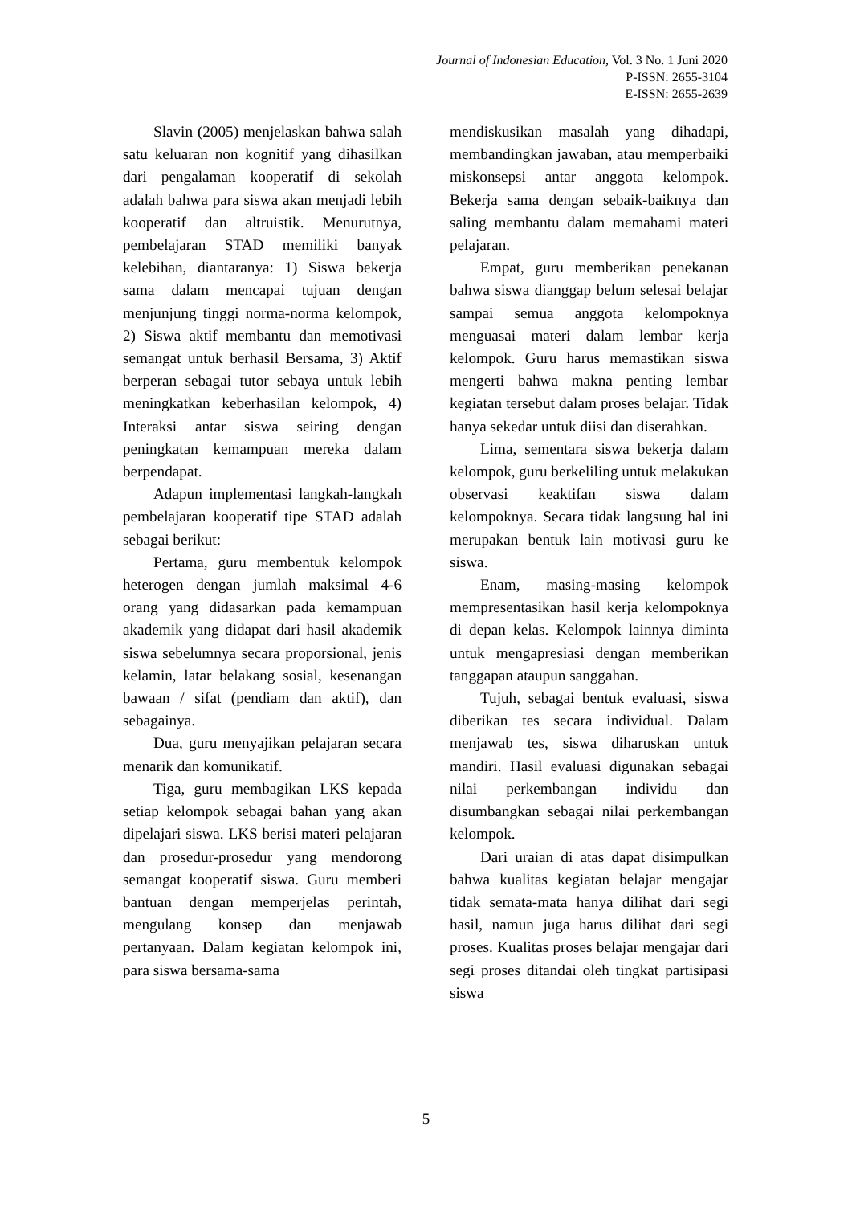Journal of Indonesian Education, Vol. 3 No. 1 Juni 2020
P-ISSN: 2655-3104
E-ISSN: 2655-2639
Slavin (2005) menjelaskan bahwa salah satu keluaran non kognitif yang dihasilkan dari pengalaman kooperatif di sekolah adalah bahwa para siswa akan menjadi lebih kooperatif dan altruistik. Menurutnya, pembelajaran STAD memiliki banyak kelebihan, diantaranya: 1) Siswa bekerja sama dalam mencapai tujuan dengan menjunjung tinggi norma-norma kelompok, 2) Siswa aktif membantu dan memotivasi semangat untuk berhasil Bersama, 3) Aktif berperan sebagai tutor sebaya untuk lebih meningkatkan keberhasilan kelompok, 4) Interaksi antar siswa seiring dengan peningkatan kemampuan mereka dalam berpendapat.
Adapun implementasi langkah-langkah pembelajaran kooperatif tipe STAD adalah sebagai berikut:
Pertama, guru membentuk kelompok heterogen dengan jumlah maksimal 4-6 orang yang didasarkan pada kemampuan akademik yang didapat dari hasil akademik siswa sebelumnya secara proporsional, jenis kelamin, latar belakang sosial, kesenangan bawaan / sifat (pendiam dan aktif), dan sebagainya.
Dua, guru menyajikan pelajaran secara menarik dan komunikatif.
Tiga, guru membagikan LKS kepada setiap kelompok sebagai bahan yang akan dipelajari siswa. LKS berisi materi pelajaran dan prosedur-prosedur yang mendorong semangat kooperatif siswa. Guru memberi bantuan dengan memperjelas perintah, mengulang konsep dan menjawab pertanyaan. Dalam kegiatan kelompok ini, para siswa bersama-sama
mendiskusikan masalah yang dihadapi, membandingkan jawaban, atau memperbaiki miskonsepsi antar anggota kelompok. Bekerja sama dengan sebaik-baiknya dan saling membantu dalam memahami materi pelajaran.
Empat, guru memberikan penekanan bahwa siswa dianggap belum selesai belajar sampai semua anggota kelompoknya menguasai materi dalam lembar kerja kelompok. Guru harus memastikan siswa mengerti bahwa makna penting lembar kegiatan tersebut dalam proses belajar. Tidak hanya sekedar untuk diisi dan diserahkan.
Lima, sementara siswa bekerja dalam kelompok, guru berkeliling untuk melakukan observasi keaktifan siswa dalam kelompoknya. Secara tidak langsung hal ini merupakan bentuk lain motivasi guru ke siswa.
Enam, masing-masing kelompok mempresentasikan hasil kerja kelompoknya di depan kelas. Kelompok lainnya diminta untuk mengapresiasi dengan memberikan tanggapan ataupun sanggahan.
Tujuh, sebagai bentuk evaluasi, siswa diberikan tes secara individual. Dalam menjawab tes, siswa diharuskan untuk mandiri. Hasil evaluasi digunakan sebagai nilai perkembangan individu dan disumbangkan sebagai nilai perkembangan kelompok.
Dari uraian di atas dapat disimpulkan bahwa kualitas kegiatan belajar mengajar tidak semata-mata hanya dilihat dari segi hasil, namun juga harus dilihat dari segi proses. Kualitas proses belajar mengajar dari segi proses ditandai oleh tingkat partisipasi siswa
5